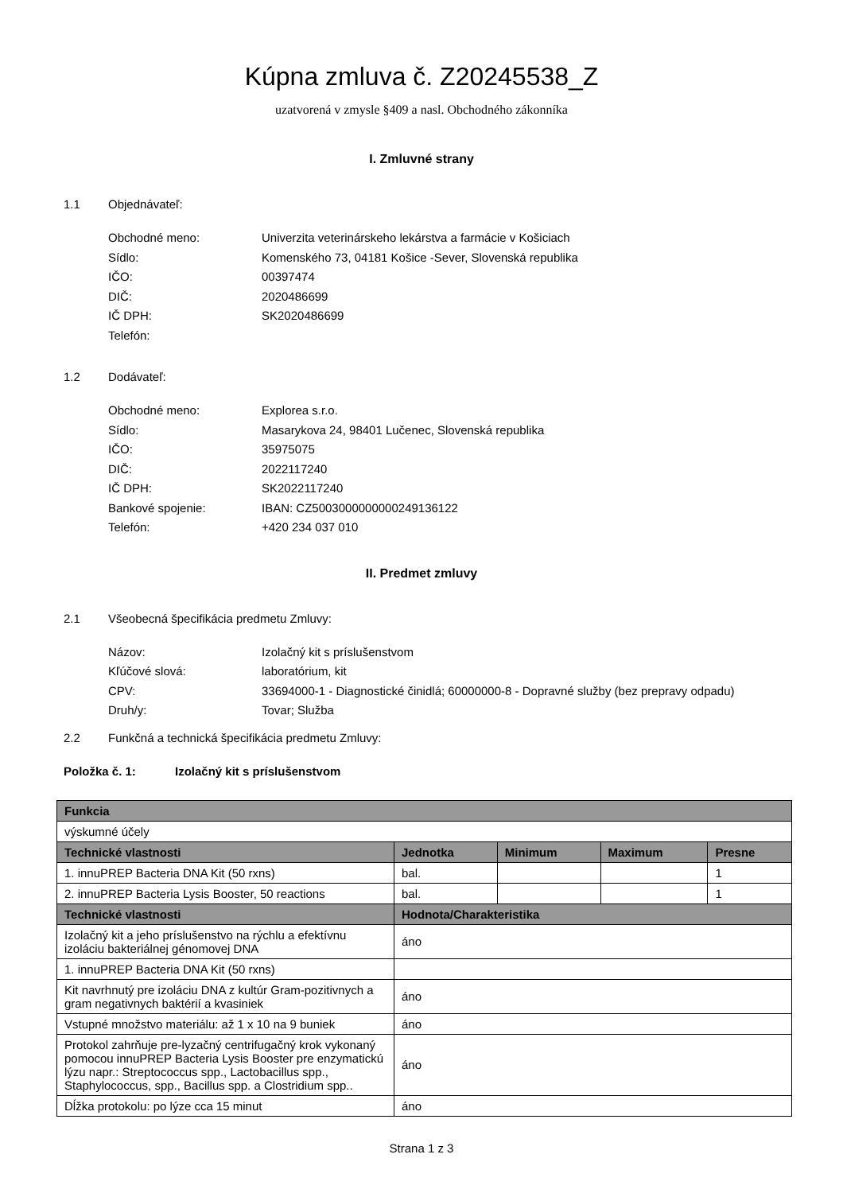Kúpna zmluva č. Z20245538_Z
uzatvorená v zmysle §409 a nasl. Obchodného zákonníka
I. Zmluvné strany
1.1 Objednávateľ:
Obchodné meno: Univerzita veterinárskeho lekárstva a farmácie v Košiciach
Sídlo: Komenského 73, 04181 Košice -Sever, Slovenská republika
IČO: 00397474
DIČ: 2020486699
IČ DPH: SK2020486699
Telefón:
1.2 Dodávateľ:
Obchodné meno: Explorea s.r.o.
Sídlo: Masarykova 24, 98401 Lučenec, Slovenská republika
IČO: 35975075
DIČ: 2022117240
IČ DPH: SK2022117240
Bankové spojenie: IBAN: CZ5003000000000249136122
Telefón: +420 234 037 010
II. Predmet zmluvy
2.1 Všeobecná špecifikácia predmetu Zmluvy:
Názov: Izolačný kit s príslušenstvom
Kľúčové slová: laboratórium, kit
CPV: 33694000-1 - Diagnostické činidlá; 60000000-8 - Dopravné služby (bez prepravy odpadu)
Druh/y: Tovar; Služba
2.2 Funkčná a technická špecifikácia predmetu Zmluvy:
Položka č. 1: Izolačný kit s príslušenstvom
| Funkcia | | | | |
| --- | --- | --- | --- | --- |
| výskumné účely | | | | |
| Technické vlastnosti | Jednotka | Minimum | Maximum | Presne |
| 1. innuPREP Bacteria DNA Kit (50 rxns) | bal. | | | 1 |
| 2. innuPREP Bacteria Lysis Booster, 50 reactions | bal. | | | 1 |
| Technické vlastnosti | Hodnota/Charakteristika | | | |
| Izolačný kit a jeho príslušenstvo na rýchlu a efektívnu izoláciu bakteriálnej génomovej DNA | áno | | | |
| 1. innuPREP Bacteria DNA Kit (50 rxns) | | | | |
| Kit navrhnutý pre izoláciu DNA z kultúr Gram-pozitivnych a gram negativnych baktérií a kvasiniek | áno | | | |
| Vstupné množstvo materiálu: až 1 x 10 na 9 buniek | áno | | | |
| Protokol zahrňuje pre-lyzačný centrifugačný krok vykonaný pomocou innuPREP Bacteria Lysis Booster pre enzymatickú lýzu napr.: Streptococcus spp., Lactobacillus spp., Staphylococcus, spp., Bacillus spp. a Clostridium spp.. | áno | | | |
| Dĺžka protokolu: po lýze cca 15 minut | áno | | | |
Strana 1 z 3